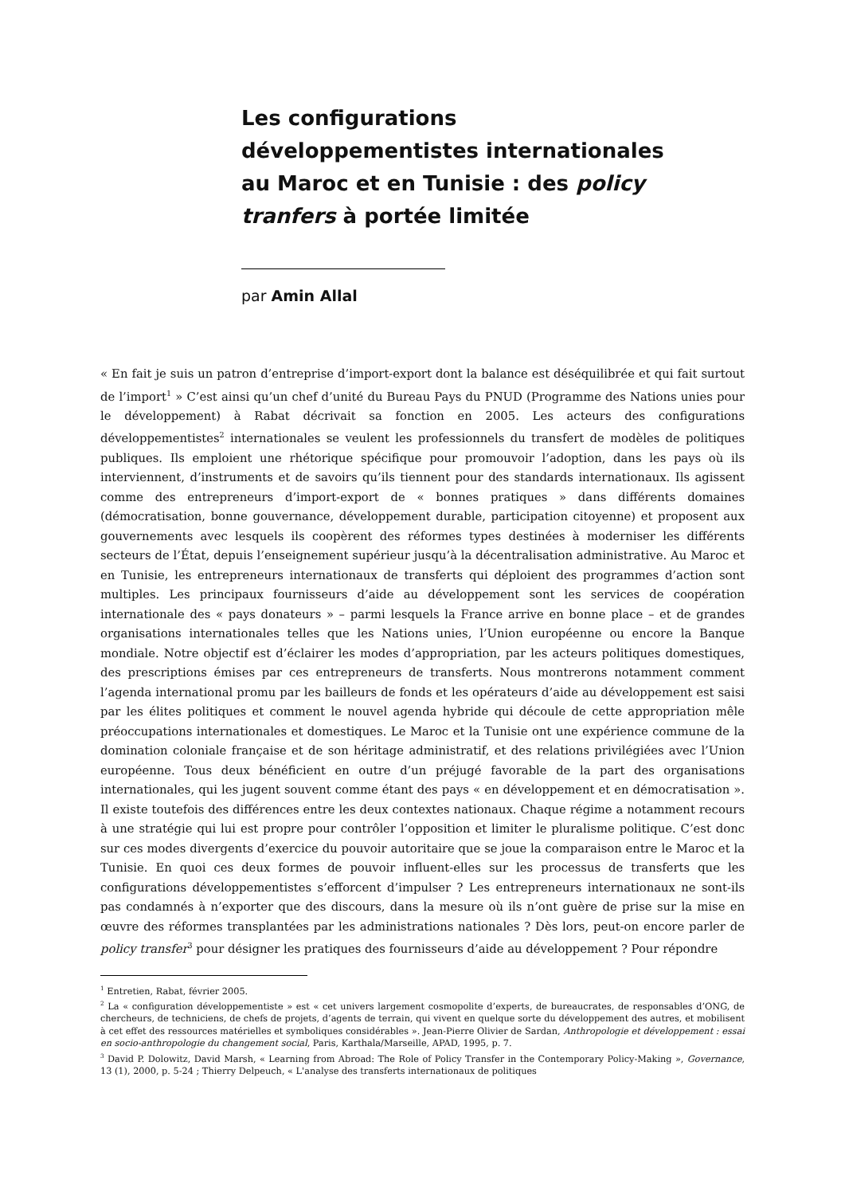Les configurations développementistes internationales au Maroc et en Tunisie : des policy tranfers à portée limitée
par Amin Allal
« En fait je suis un patron d’entreprise d’import-export dont la balance est déséquilibrée et qui fait surtout de l’import<sup>1</sup> » C’est ainsi qu’un chef d’unité du Bureau Pays du PNUD (Programme des Nations unies pour le développement) à Rabat décrivait sa fonction en 2005. Les acteurs des configurations développementistes<sup>2</sup> internationales se veulent les professionnels du transfert de modèles de politiques publiques. Ils emploient une rhétorique spécifique pour promouvoir l’adoption, dans les pays où ils interviennent, d’instruments et de savoirs qu’ils tiennent pour des standards internationaux. Ils agissent comme des entrepreneurs d’import-export de « bonnes pratiques » dans différents domaines (démocratisation, bonne gouvernance, développement durable, participation citoyenne) et proposent aux gouvernements avec lesquels ils coopèrent des réformes types destinées à moderniser les différents secteurs de l’État, depuis l’enseignement supérieur jusqu’à la décentralisation administrative. Au Maroc et en Tunisie, les entrepreneurs internationaux de transferts qui déploient des programmes d’action sont multiples. Les principaux fournisseurs d’aide au développement sont les services de coopération internationale des « pays donateurs » – parmi lesquels la France arrive en bonne place – et de grandes organisations internationales telles que les Nations unies, l’Union européenne ou encore la Banque mondiale. Notre objectif est d’éclairer les modes d’appropriation, par les acteurs politiques domestiques, des prescriptions émises par ces entrepreneurs de transferts. Nous montrerons notamment comment l’agenda international promu par les bailleurs de fonds et les opérateurs d’aide au développement est saisi par les élites politiques et comment le nouvel agenda hybride qui découle de cette appropriation mêle préoccupations internationales et domestiques. Le Maroc et la Tunisie ont une expérience commune de la domination coloniale française et de son héritage administratif, et des relations privilégiées avec l’Union européenne. Tous deux bénéficient en outre d’un préjugé favorable de la part des organisations internationales, qui les jugent souvent comme étant des pays « en développement et en démocratisation ». Il existe toutefois des différences entre les deux contextes nationaux. Chaque régime a notamment recours à une stratégie qui lui est propre pour contrôler l’opposition et limiter le pluralisme politique. C’est donc sur ces modes divergents d’exercice du pouvoir autoritaire que se joue la comparaison entre le Maroc et la Tunisie. En quoi ces deux formes de pouvoir influent-elles sur les processus de transferts que les configurations développementistes s’efforcent d’impulser ? Les entrepreneurs internationaux ne sont-ils pas condamnés à n’exporter que des discours, dans la mesure où ils n’ont guère de prise sur la mise en œuvre des réformes transplantées par les administrations nationales ? Dès lors, peut-on encore parler de policy transfer<sup>3</sup> pour désigner les pratiques des fournisseurs d’aide au développement ? Pour répondre
<sup>1</sup> Entretien, Rabat, février 2005.
<sup>2</sup> La « configuration développementiste » est « cet univers largement cosmopolite d’experts, de bureaucrates, de responsables d’ONG, de chercheurs, de techniciens, de chefs de projets, d’agents de terrain, qui vivent en quelque sorte du développement des autres, et mobilisent à cet effet des ressources matérielles et symboliques considérables ». Jean-Pierre Olivier de Sardan, Anthropologie et développement : essai en socio-anthropologie du changement social, Paris, Karthala/Marseille, APAD, 1995, p. 7.
<sup>3</sup> David P. Dolowitz, David Marsh, « Learning from Abroad: The Role of Policy Transfer in the Contemporary Policy-Making », Governance, 13 (1), 2000, p. 5-24 ; Thierry Delpeuch, « L'analyse des transferts internationaux de politiques